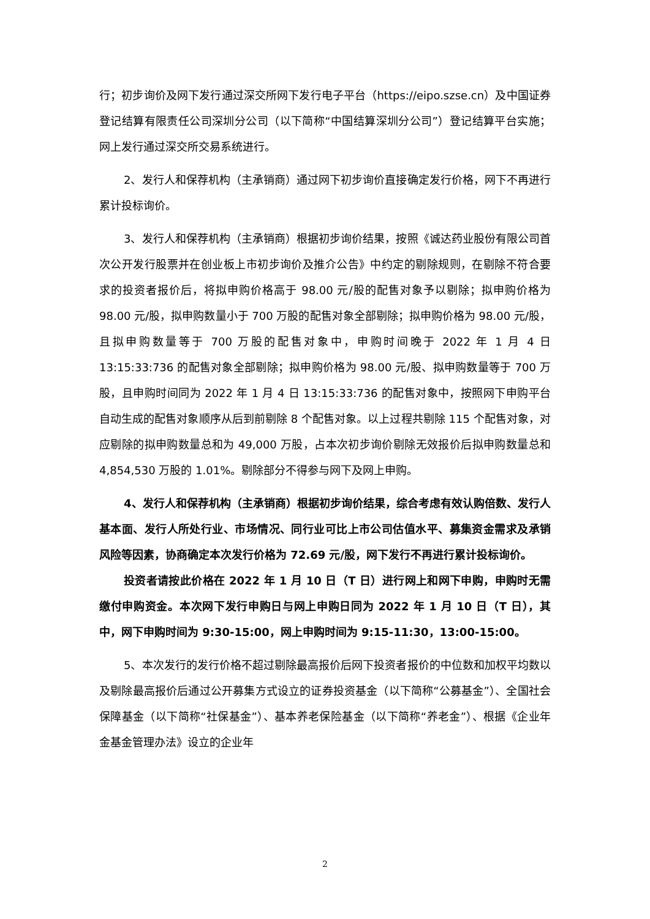行；初步询价及网下发行通过深交所网下发行电子平台（https://eipo.szse.cn）及中国证券登记结算有限责任公司深圳分公司（以下简称“中国结算深圳分公司”）登记结算平台实施；网上发行通过深交所交易系统进行。
2、发行人和保荐机构（主承销商）通过网下初步询价直接确定发行价格，网下不再进行累计投标询价。
3、发行人和保荐机构（主承销商）根据初步询价结果，按照《诚达药业股份有限公司首次公开发行股票并在创业板上市初步询价及推介公告》中约定的剔除规则，在剔除不符合要求的投资者报价后，将拟申购价格高于 98.00 元/股的配售对象予以剔除；拟申购价格为 98.00 元/股，拟申购数量小于 700 万股的配售对象全部剔除；拟申购价格为 98.00 元/股，且拟申购数量等于 700 万股的配售对象中，申购时间晚于 2022 年 1 月 4 日 13:15:33:736 的配售对象全部剔除；拟申购价格为 98.00 元/股、拟申购数量等于 700 万股，且申购时间同为 2022 年 1 月 4 日 13:15:33:736 的配售对象中，按照网下申购平台自动生成的配售对象顺序从后到前剔除 8 个配售对象。以上过程共剔除 115 个配售对象，对应剔除的拟申购数量总和为 49,000 万股，占本次初步询价剔除无效报价后拟申购数量总和 4,854,530 万股的 1.01%。剔除部分不得参与网下及网上申购。
4、发行人和保荐机构（主承销商）根据初步询价结果，综合考虑有效认购倍数、发行人基本面、发行人所处行业、市场情况、同行业可比上市公司估值水平、募集资金需求及承销风险等因素，协商确定本次发行价格为 72.69 元/股，网下发行不再进行累计投标询价。
投资者请按此价格在 2022 年 1 月 10 日（T 日）进行网上和网下申购，申购时无需缴付申购资金。本次网下发行申购日与网上申购日同为 2022 年 1 月 10 日（T 日），其中，网下申购时间为 9:30-15:00，网上申购时间为 9:15-11:30，13:00-15:00。
5、本次发行的发行价格不超过剔除最高报价后网下投资者报价的中位数和加权平均数以及剔除最高报价后通过公开募集方式设立的证券投资基金（以下简称“公募基金”）、全国社会保障基金（以下简称“社保基金”）、基本养老保险基金（以下简称“养老金”）、根据《企业年金基金管理办法》设立的企业年
2